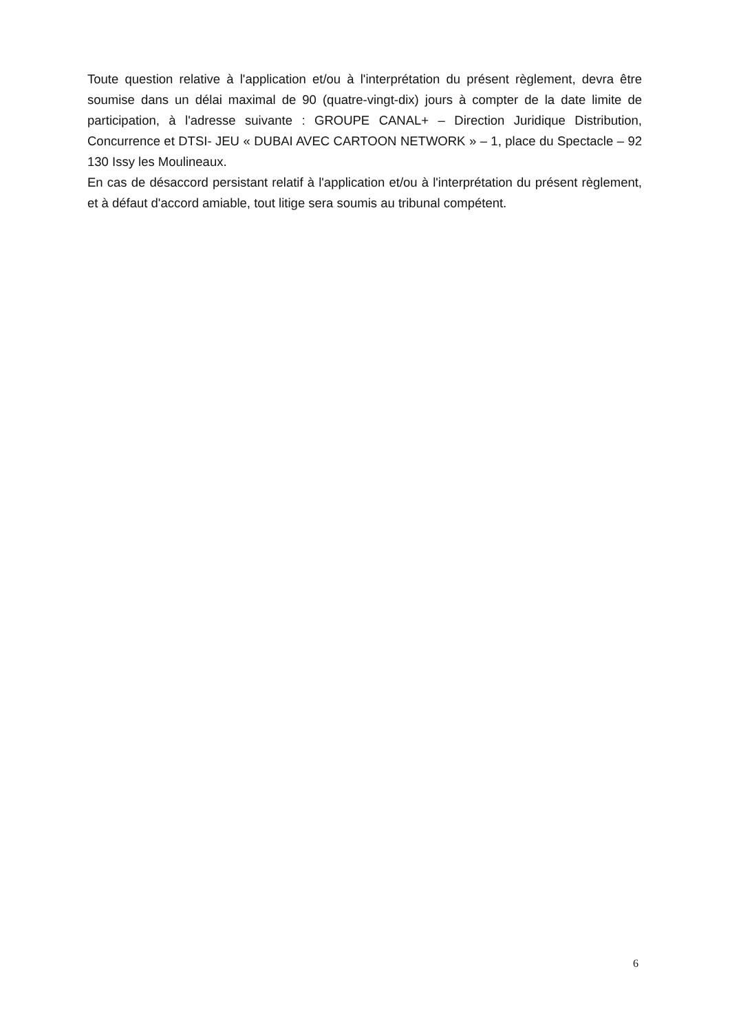Toute question relative à l'application et/ou à l'interprétation du présent règlement, devra être soumise dans un délai maximal de 90 (quatre-vingt-dix) jours à compter de la date limite de participation, à l'adresse suivante : GROUPE CANAL+ – Direction Juridique Distribution, Concurrence et DTSI- JEU « DUBAI AVEC CARTOON NETWORK » – 1, place du Spectacle – 92 130 Issy les Moulineaux.
En cas de désaccord persistant relatif à l'application et/ou à l'interprétation du présent règlement, et à défaut d'accord amiable, tout litige sera soumis au tribunal compétent.
6